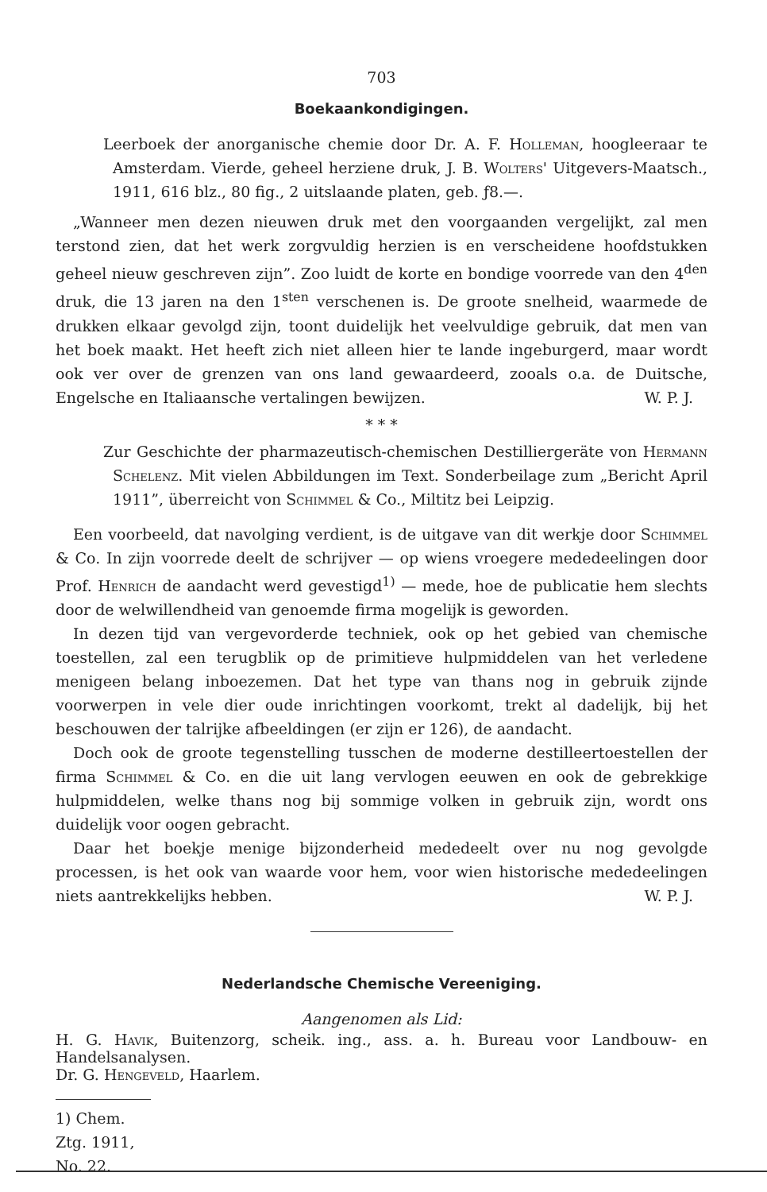703
Boekaankondigingen.
Leerboek der anorganische chemie door Dr. A. F. Holleman, hoogleeraar te Amsterdam. Vierde, geheel herziene druk, J. B. Wolters' Uitgevers-Maatsch., 1911, 616 blz., 80 fig., 2 uitslaande platen, geb. ƒ8.—.
„Wanneer men dezen nieuwen druk met den voorgaanden vergelijkt, zal men terstond zien, dat het werk zorgvuldig herzien is en verscheidene hoofdstukken geheel nieuw geschreven zijn”. Zoo luidt de korte en bondige voorrede van den 4<sup>den</sup> druk, die 13 jaren na den 1<sup>sten</sup> verschenen is. De groote snelheid, waarmede de drukken elkaar gevolgd zijn, toont duidelijk het veelvuldige gebruik, dat men van het boek maakt. Het heeft zich niet alleen hier te lande ingeburgerd, maar wordt ook ver over de grenzen van ons land gewaardeerd, zooals o.a. de Duitsche, Engelsche en Italiaansche vertalingen bewijzen. W. P. J.
* * *
Zur Geschichte der pharmazeutisch-chemischen Destilliergeräte von Hermann Schelenz. Mit vielen Abbildungen im Text. Sonderbeilage zum „Bericht April 1911”, überreicht von Schimmel & Co., Miltitz bei Leipzig.
Een voorbeeld, dat navolging verdient, is de uitgave van dit werkje door Schimmel & Co. In zijn voorrede deelt de schrijver — op wiens vroegere mededeelingen door Prof. Henrich de aandacht werd gevestigd<sup>1)</sup> — mede, hoe de publicatie hem slechts door de welwillendheid van genoemde firma mogelijk is geworden.
In dezen tijd van vergevorderde techniek, ook op het gebied van chemische toestellen, zal een terugblik op de primitieve hulpmiddelen van het verledene menigeen belang inboezemen. Dat het type van thans nog in gebruik zijnde voorwerpen in vele dier oude inrichtingen voorkomt, trekt al dadelijk, bij het beschouwen der talrijke afbeeldingen (er zijn er 126), de aandacht.
Doch ook de groote tegenstelling tusschen de moderne destilleertoestellen der firma Schimmel & Co. en die uit lang vervlogen eeuwen en ook de gebrekkige hulpmiddelen, welke thans nog bij sommige volken in gebruik zijn, wordt ons duidelijk voor oogen gebracht.
Daar het boekje menige bijzonderheid mededeelt over nu nog gevolgde processen, is het ook van waarde voor hem, voor wien historische mededeelingen niets aantrekkelijks hebben. W. P. J.
Nederlandsche Chemische Vereeniging.
Aangenomen als Lid:
H. G. Havik, Buitenzorg, scheik. ing., ass. a. h. Bureau voor Landbouw- en Handelsanalysen.
Dr. G. Hengeveld, Haarlem.
1) Chem. Ztg. 1911, No. 22.